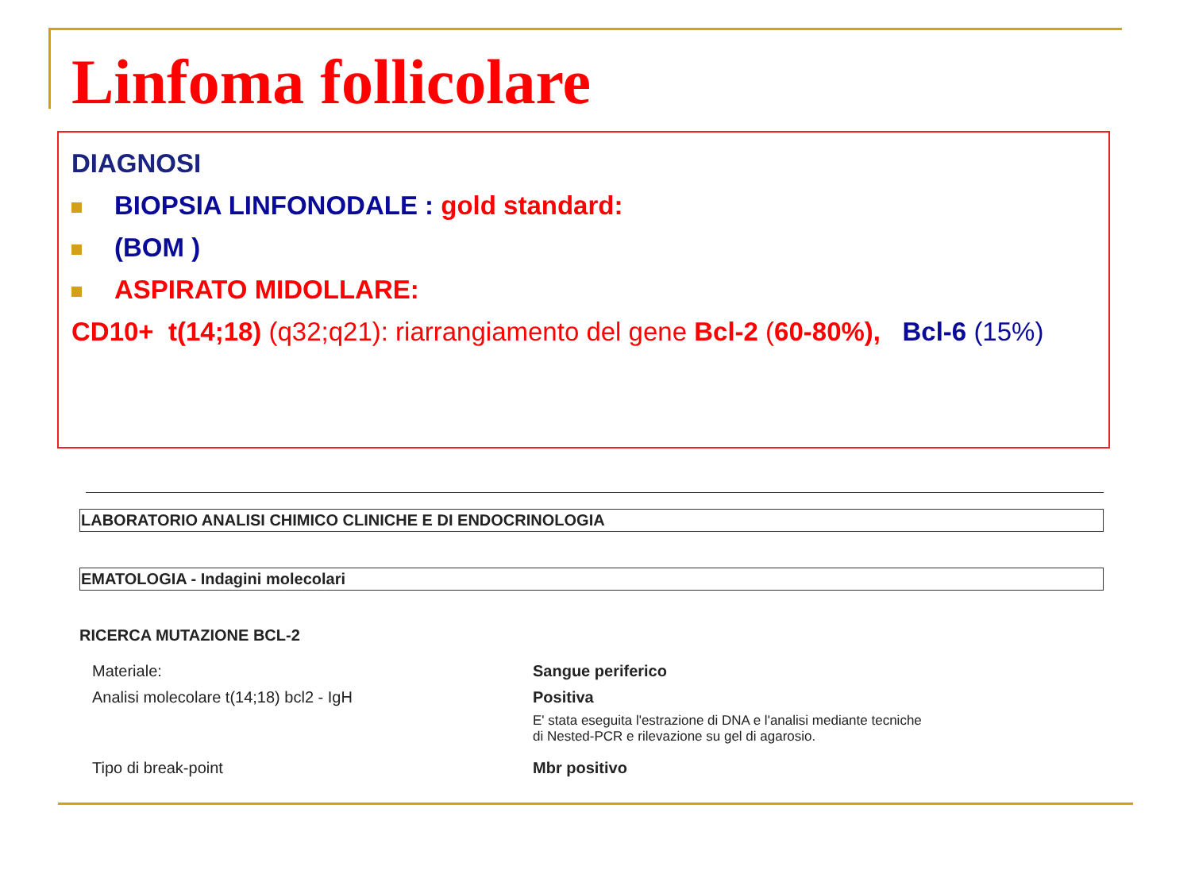Linfoma follicolare
DIAGNOSI
BIOPSIA LINFONODALE : gold standard:
(BOM )
ASPIRATO MIDOLLARE:
CD10+ t(14;18) (q32;q21): riarrangiamento del gene Bcl-2 (60-80%), Bcl-6 (15%)
LABORATORIO ANALISI CHIMICO CLINICHE E DI ENDOCRINOLOGIA
EMATOLOGIA - Indagini molecolari
RICERCA MUTAZIONE BCL-2
Materiale: Sangue periferico
Analisi molecolare t(14;18) bcl2 - IgH Positiva
E' stata eseguita l'estrazione di DNA e l'analisi mediante tecniche
di Nested-PCR e rilevazione su gel di agarosio.
Tipo di break-point Mbr positivo